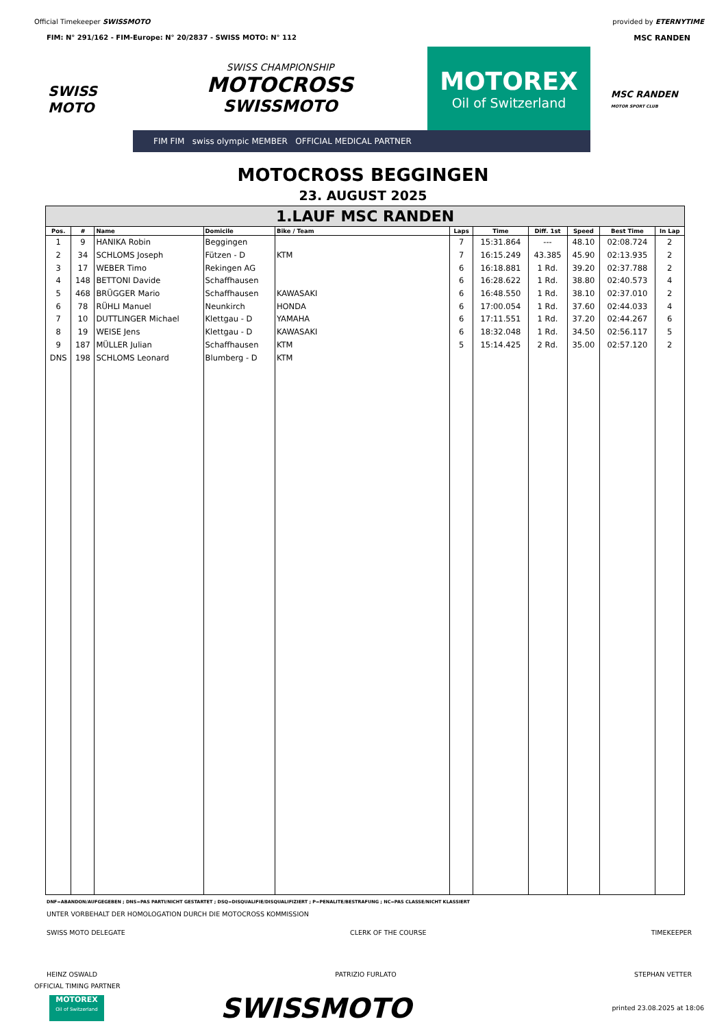Official Timekeeper SWISSMOTO provided by ETERNYTIME
FIM: N° 291/162 - FIM-Europe: N° 20/2837 - SWISS MOTO: N° 112 MSC RANDEN
SWISS
MOTO
SWISS CHAMPIONSHIP
MOTOCROSS
SWISSMOTO
MOTOREX
Oil of Switzerland
FIM FIM swiss olympic MEMBER OFFICIAL MEDICAL PARTNER
MSC RANDEN
MOTOR SPORT CLUB
MOTOCROSS BEGGINGEN
23. AUGUST 2025
| 1.LAUF MSC RANDEN | | | | | | | | | | |
| Pos. | # | Name | Domicile | Bike / Team | Laps | Time | Diff. 1st | Speed | Best Time | In Lap |
| 1 | 9 | HANIKA Robin | Beggingen | | 7 | 15:31.864 | --- | 48.10 | 02:08.724 | 2 |
| 2 | 34 | SCHLOMS Joseph | Fützen - D | KTM | 7 | 16:15.249 | 43.385 | 45.90 | 02:13.935 | 2 |
| 3 | 17 | WEBER Timo | Rekingen AG | | 6 | 16:18.881 | 1 Rd. | 39.20 | 02:37.788 | 2 |
| 4 | 148 | BETTONI Davide | Schaffhausen | | 6 | 16:28.622 | 1 Rd. | 38.80 | 02:40.573 | 4 |
| 5 | 468 | BRÜGGER Mario | Schaffhausen | KAWASAKI | 6 | 16:48.550 | 1 Rd. | 38.10 | 02:37.010 | 2 |
| 6 | 78 | RÜHLI Manuel | Neunkirch | HONDA | 6 | 17:00.054 | 1 Rd. | 37.60 | 02:44.033 | 4 |
| 7 | 10 | DUTTLINGER Michael | Klettgau - D | YAMAHA | 6 | 17:11.551 | 1 Rd. | 37.20 | 02:44.267 | 6 |
| 8 | 19 | WEISE Jens | Klettgau - D | KAWASAKI | 6 | 18:32.048 | 1 Rd. | 34.50 | 02:56.117 | 5 |
| 9 | 187 | MÜLLER Julian | Schaffhausen | KTM | 5 | 15:14.425 | 2 Rd. | 35.00 | 02:57.120 | 2 |
| DNS | 198 | SCHLOMS Leonard | Blumberg - D | KTM | | | | | | |
DNF=ABANDON/AUFGEGEBEN ; DNS=PAS PARTI/NICHT GESTARTET ; DSQ=DISQUALIFIE/DISQUALIFIZIERT ; P=PENALITE/BESTRAFUNG ; NC=PAS CLASSE/NICHT KLASSIERT
UNTER VORBEHALT DER HOMOLOGATION DURCH DIE MOTOCROSS KOMMISSION
SWISS MOTO DELEGATE CLERK OF THE COURSE TIMEKEEPER
HEINZ OSWALD PATRIZIO FURLATO STEPHAN VETTER
OFFICIAL TIMING PARTNER
MOTOREX
Oil of Switzerland
SWISSMOTO
printed 23.08.2025 at 18:06